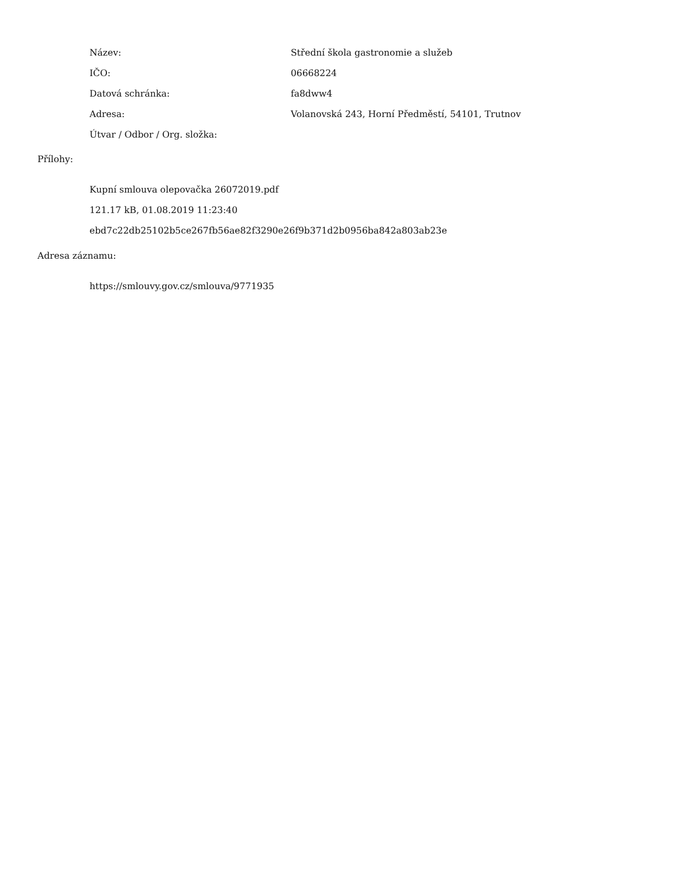Název:
Střední škola gastronomie a služeb
IČO: 06668224
Datová schránka: fa8dww4
Adresa:
Volanovská 243, Horní Předměstí, 54101, Trutnov
Útvar / Odbor / Org. složka:
Přílohy:
Kupní smlouva olepovačka 26072019.pdf
121.17 kB, 01.08.2019 11:23:40
ebd7c22db25102b5ce267fb56ae82f3290e26f9b371d2b0956ba842a803ab23e
Adresa záznamu:
https://smlouvy.gov.cz/smlouva/9771935